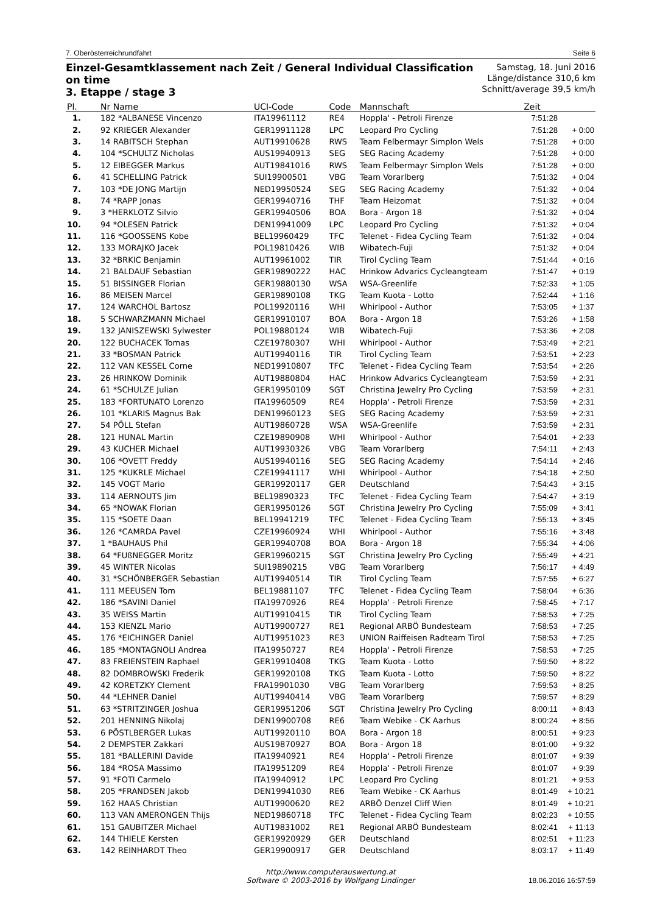7. Oberösterreichrundfahrt Seite 6
Einzel-Gesamtklassement nach Zeit / General Individual Classification
on time
3. Etappe / stage 3
Samstag, 18. Juni 2016
Länge/distance 310,6 km
Schnitt/average 39,5 km/h
| Pl. | Nr Name | UCI-Code | Code | Mannschaft | Zeit | |
| --- | --- | --- | --- | --- | --- | --- |
| 1. | 182 *ALBANESE Vincenzo | ITA19961112 | RE4 | Hoppla' - Petroli Firenze | 7:51:28 | |
| 2. | 92 KRIEGER Alexander | GER19911128 | LPC | Leopard Pro Cycling | 7:51:28 | + 0:00 |
| 3. | 14 RABITSCH Stephan | AUT19910628 | RWS | Team Felbermayr Simplon Wels | 7:51:28 | + 0:00 |
| 4. | 104 *SCHULTZ Nicholas | AUS19940913 | SEG | SEG Racing Academy | 7:51:28 | + 0:00 |
| 5. | 12 EIBEGGER Markus | AUT19841016 | RWS | Team Felbermayr Simplon Wels | 7:51:28 | + 0:00 |
| 6. | 41 SCHELLING Patrick | SUI19900501 | VBG | Team Vorarlberg | 7:51:32 | + 0:04 |
| 7. | 103 *DE JONG Martijn | NED19950524 | SEG | SEG Racing Academy | 7:51:32 | + 0:04 |
| 8. | 74 *RAPP Jonas | GER19940716 | THF | Team Heizomat | 7:51:32 | + 0:04 |
| 9. | 3 *HERKLOTZ Silvio | GER19940506 | BOA | Bora - Argon 18 | 7:51:32 | + 0:04 |
| 10. | 94 *OLESEN Patrick | DEN19941009 | LPC | Leopard Pro Cycling | 7:51:32 | + 0:04 |
| 11. | 116 *GOOSSENS Kobe | BEL19960429 | TFC | Telenet - Fidea Cycling Team | 7:51:32 | + 0:04 |
| 12. | 133 MORAJKO Jacek | POL19810426 | WIB | Wibatech-Fuji | 7:51:32 | + 0:04 |
| 13. | 32 *BRKIC Benjamin | AUT19961002 | TIR | Tirol Cycling Team | 7:51:44 | + 0:16 |
| 14. | 21 BALDAUF Sebastian | GER19890222 | HAC | Hrinkow Advarics Cycleangteam | 7:51:47 | + 0:19 |
| 15. | 51 BISSINGER Florian | GER19880130 | WSA | WSA-Greenlife | 7:52:33 | + 1:05 |
| 16. | 86 MEISEN Marcel | GER19890108 | TKG | Team Kuota - Lotto | 7:52:44 | + 1:16 |
| 17. | 124 WARCHOL Bartosz | POL19920116 | WHI | Whirlpool - Author | 7:53:05 | + 1:37 |
| 18. | 5 SCHWARZMANN Michael | GER19910107 | BOA | Bora - Argon 18 | 7:53:26 | + 1:58 |
| 19. | 132 JANISZEWSKI Sylwester | POL19880124 | WIB | Wibatech-Fuji | 7:53:36 | + 2:08 |
| 20. | 122 BUCHACEK Tomas | CZE19780307 | WHI | Whirlpool - Author | 7:53:49 | + 2:21 |
| 21. | 33 *BOSMAN Patrick | AUT19940116 | TIR | Tirol Cycling Team | 7:53:51 | + 2:23 |
| 22. | 112 VAN KESSEL Corne | NED19910807 | TFC | Telenet - Fidea Cycling Team | 7:53:54 | + 2:26 |
| 23. | 26 HRINKOW Dominik | AUT19880804 | HAC | Hrinkow Advarics Cycleangteam | 7:53:59 | + 2:31 |
| 24. | 61 *SCHULZE Julian | GER19950109 | SGT | Christina Jewelry Pro Cycling | 7:53:59 | + 2:31 |
| 25. | 183 *FORTUNATO Lorenzo | ITA19960509 | RE4 | Hoppla' - Petroli Firenze | 7:53:59 | + 2:31 |
| 26. | 101 *KLARIS Magnus Bak | DEN19960123 | SEG | SEG Racing Academy | 7:53:59 | + 2:31 |
| 27. | 54 PÖLL Stefan | AUT19860728 | WSA | WSA-Greenlife | 7:53:59 | + 2:31 |
| 28. | 121 HUNAL Martin | CZE19890908 | WHI | Whirlpool - Author | 7:54:01 | + 2:33 |
| 29. | 43 KUCHER Michael | AUT19930326 | VBG | Team Vorarlberg | 7:54:11 | + 2:43 |
| 30. | 106 *OVETT Freddy | AUS19940116 | SEG | SEG Racing Academy | 7:54:14 | + 2:46 |
| 31. | 125 *KUKRLE Michael | CZE19941117 | WHI | Whirlpool - Author | 7:54:18 | + 2:50 |
| 32. | 145 VOGT Mario | GER19920117 | GER | Deutschland | 7:54:43 | + 3:15 |
| 33. | 114 AERNOUTS Jim | BEL19890323 | TFC | Telenet - Fidea Cycling Team | 7:54:47 | + 3:19 |
| 34. | 65 *NOWAK Florian | GER19950126 | SGT | Christina Jewelry Pro Cycling | 7:55:09 | + 3:41 |
| 35. | 115 *SOETE Daan | BEL19941219 | TFC | Telenet - Fidea Cycling Team | 7:55:13 | + 3:45 |
| 36. | 126 *CAMRDA Pavel | CZE19960924 | WHI | Whirlpool - Author | 7:55:16 | + 3:48 |
| 37. | 1 *BAUHAUS Phil | GER19940708 | BOA | Bora - Argon 18 | 7:55:34 | + 4:06 |
| 38. | 64 *FUßNEGGER Moritz | GER19960215 | SGT | Christina Jewelry Pro Cycling | 7:55:49 | + 4:21 |
| 39. | 45 WINTER Nicolas | SUI19890215 | VBG | Team Vorarlberg | 7:56:17 | + 4:49 |
| 40. | 31 *SCHÖNBERGER Sebastian | AUT19940514 | TIR | Tirol Cycling Team | 7:57:55 | + 6:27 |
| 41. | 111 MEEUSEN Tom | BEL19881107 | TFC | Telenet - Fidea Cycling Team | 7:58:04 | + 6:36 |
| 42. | 186 *SAVINI Daniel | ITA19970926 | RE4 | Hoppla' - Petroli Firenze | 7:58:45 | + 7:17 |
| 43. | 35 WEISS Martin | AUT19910415 | TIR | Tirol Cycling Team | 7:58:53 | + 7:25 |
| 44. | 153 KIENZL Mario | AUT19900727 | RE1 | Regional ARBÖ Bundesteam | 7:58:53 | + 7:25 |
| 45. | 176 *EICHINGER Daniel | AUT19951023 | RE3 | UNION Raiffeisen Radteam Tirol | 7:58:53 | + 7:25 |
| 46. | 185 *MONTAGNOLI Andrea | ITA19950727 | RE4 | Hoppla' - Petroli Firenze | 7:58:53 | + 7:25 |
| 47. | 83 FREIENSTEIN Raphael | GER19910408 | TKG | Team Kuota - Lotto | 7:59:50 | + 8:22 |
| 48. | 82 DOMBROWSKI Frederik | GER19920108 | TKG | Team Kuota - Lotto | 7:59:50 | + 8:22 |
| 49. | 42 KORETZKY Clement | FRA19901030 | VBG | Team Vorarlberg | 7:59:53 | + 8:25 |
| 50. | 44 *LEHNER Daniel | AUT19940414 | VBG | Team Vorarlberg | 7:59:57 | + 8:29 |
| 51. | 63 *STRITZINGER Joshua | GER19951206 | SGT | Christina Jewelry Pro Cycling | 8:00:11 | + 8:43 |
| 52. | 201 HENNING Nikolaj | DEN19900708 | RE6 | Team Webike - CK Aarhus | 8:00:24 | + 8:56 |
| 53. | 6 PÖSTLBERGER Lukas | AUT19920110 | BOA | Bora - Argon 18 | 8:00:51 | + 9:23 |
| 54. | 2 DEMPSTER Zakkari | AUS19870927 | BOA | Bora - Argon 18 | 8:01:00 | + 9:32 |
| 55. | 181 *BALLERINI Davide | ITA19940921 | RE4 | Hoppla' - Petroli Firenze | 8:01:07 | + 9:39 |
| 56. | 184 *ROSA Massimo | ITA19951209 | RE4 | Hoppla' - Petroli Firenze | 8:01:07 | + 9:39 |
| 57. | 91 *FOTI Carmelo | ITA19940912 | LPC | Leopard Pro Cycling | 8:01:21 | + 9:53 |
| 58. | 205 *FRANDSEN Jakob | DEN19941030 | RE6 | Team Webike - CK Aarhus | 8:01:49 | + 10:21 |
| 59. | 162 HAAS Christian | AUT19900620 | RE2 | ARBÖ Denzel Cliff Wien | 8:01:49 | + 10:21 |
| 60. | 113 VAN AMERONGEN Thijs | NED19860718 | TFC | Telenet - Fidea Cycling Team | 8:02:23 | + 10:55 |
| 61. | 151 GAUBITZER Michael | AUT19831002 | RE1 | Regional ARBÖ Bundesteam | 8:02:41 | + 11:13 |
| 62. | 144 THIELE Kersten | GER19920929 | GER | Deutschland | 8:02:51 | + 11:23 |
| 63. | 142 REINHARDT Theo | GER19900917 | GER | Deutschland | 8:03:17 | + 11:49 |
http://www.computerauswertung.at
Software © 2003-2016 by Wolfgang Lindinger
18.06.2016 16:57:59